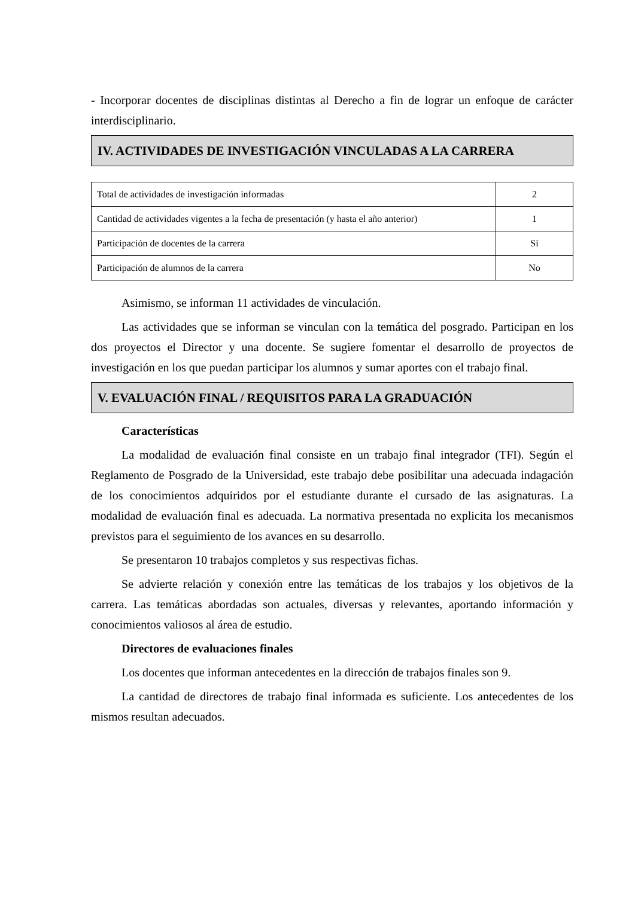- Incorporar docentes de disciplinas distintas al Derecho a fin de lograr un enfoque de carácter interdisciplinario.
IV. ACTIVIDADES DE INVESTIGACIÓN VINCULADAS A LA CARRERA
| Total de actividades de investigación informadas | 2 |
| Cantidad de actividades vigentes a la fecha de presentación (y hasta el año anterior) | 1 |
| Participación de docentes de la carrera | Sí |
| Participación de alumnos de la carrera | No |
Asimismo, se informan 11 actividades de vinculación.
Las actividades que se informan se vinculan con la temática del posgrado. Participan en los dos proyectos el Director y una docente. Se sugiere fomentar el desarrollo de proyectos de investigación en los que puedan participar los alumnos y sumar aportes con el trabajo final.
V. EVALUACIÓN FINAL / REQUISITOS PARA LA GRADUACIÓN
Características
La modalidad de evaluación final consiste en un trabajo final integrador (TFI). Según el Reglamento de Posgrado de la Universidad, este trabajo debe posibilitar una adecuada indagación de los conocimientos adquiridos por el estudiante durante el cursado de las asignaturas. La modalidad de evaluación final es adecuada. La normativa presentada no explicita los mecanismos previstos para el seguimiento de los avances en su desarrollo.
Se presentaron 10 trabajos completos y sus respectivas fichas.
Se advierte relación y conexión entre las temáticas de los trabajos y los objetivos de la carrera. Las temáticas abordadas son actuales, diversas y relevantes, aportando información y conocimientos valiosos al área de estudio.
Directores de evaluaciones finales
Los docentes que informan antecedentes en la dirección de trabajos finales son 9.
La cantidad de directores de trabajo final informada es suficiente. Los antecedentes de los mismos resultan adecuados.